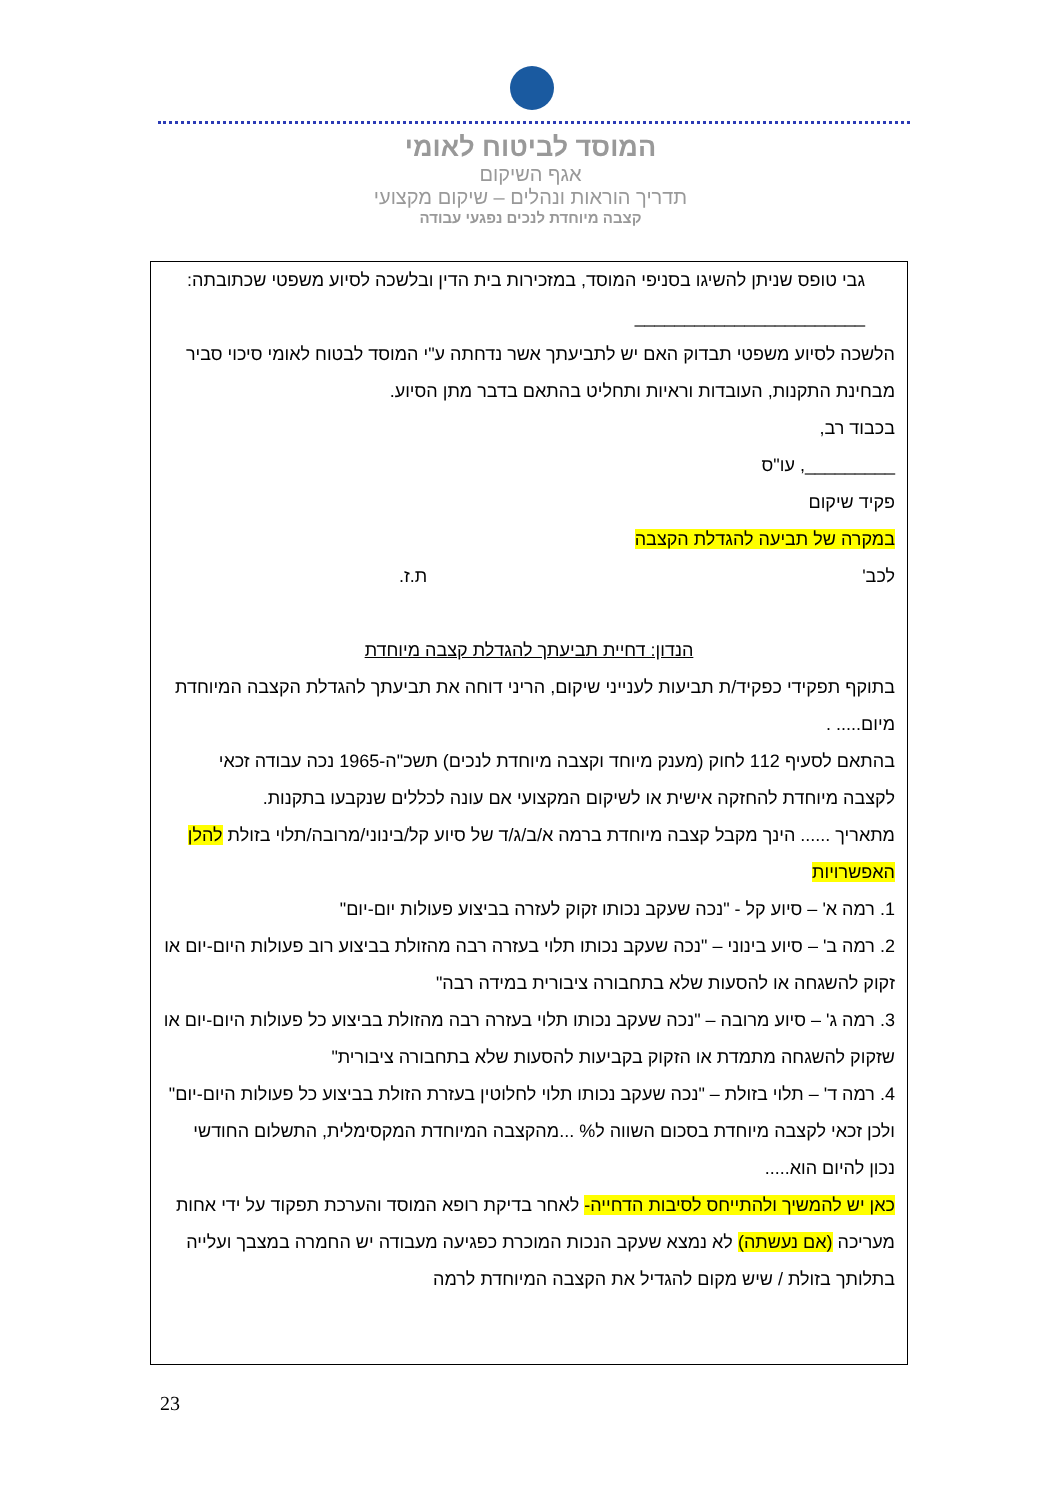המוסד לביטוח לאומי
אגף השיקום
תדריך הוראות ונהלים – שיקום מקצועי
קצבה מיוחדת לנכים נפגעי עבודה
גבי טופס שניתן להשיגו בסניפי המוסד, במזכירות בית הדין ובלשכה לסיוע משפטי שכתובתה: _______________________
הלשכה לסיוע משפטי תבדוק האם יש לתביעתך אשר נדחתה ע"י המוסד לבטוח לאומי סיכוי סביר מבחינת התקנות, העובדות וראיות ותחליט בהתאם בדבר מתן הסיוע.
בכבוד רב,
_________, עו"ס
פקיד שיקום
במקרה של תביעה להגדלת הקצבה
לכב' ת.ז.
הנדון: דחיית תביעתך להגדלת קצבה מיוחדת
בתוקף תפקידי כפקיד/ת תביעות לענייני שיקום, הריני דוחה את תביעתך להגדלת הקצבה המיוחדת מיום..... .
בהתאם לסעיף 112 לחוק (מענק מיוחד וקצבה מיוחדת לנכים) תשכ"ה-1965 נכה עבודה זכאי לקצבה מיוחדת להחזקה אישית או לשיקום המקצועי אם עונה לכללים שנקבעו בתקנות.
מתאריך ...... הינך מקבל קצבה מיוחדת ברמה א/ב/ג/ד של סיוע קל/בינוני/מרובה/תלוי בזולת להלן האפשרויות
1. רמה א' – סיוע קל - "נכה שעקב נכותו זקוק לעזרה בביצוע פעולות יום-יום"
2. רמה ב' – סיוע בינוני – "נכה שעקב נכותו תלוי בעזרה רבה מהזולת בביצוע רוב פעולות היום-יום או זקוק להשגחה או להסעות שלא בתחבורה ציבורית במידה רבה"
3. רמה ג' – סיוע מרובה – "נכה שעקב נכותו תלוי בעזרה רבה מהזולת בביצוע כל פעולות היום-יום או שזקוק להשגחה מתמדת או הזקוק בקביעות להסעות שלא בתחבורה ציבורית"
4. רמה ד' – תלוי בזולת – "נכה שעקב נכותו תלוי לחלוטין בעזרת הזולת בביצוע כל פעולות היום-יום"
ולכן זכאי לקצבה מיוחדת בסכום השווה ל% ...מהקצבה המיוחדת המקסימלית, התשלום החודשי נכון להיום הוא.....
כאן יש להמשיך ולהתייחס לסיבות הדחייה- לאחר בדיקת רופא המוסד והערכת תפקוד על ידי אחות מעריכה (אם נעשתה) לא נמצא שעקב הנכות המוכרת כפגיעה מעבודה יש החמרה במצבך ועלייה בתלותך בזולת / שיש מקום להגדיל את הקצבה המיוחדת לרמה
23